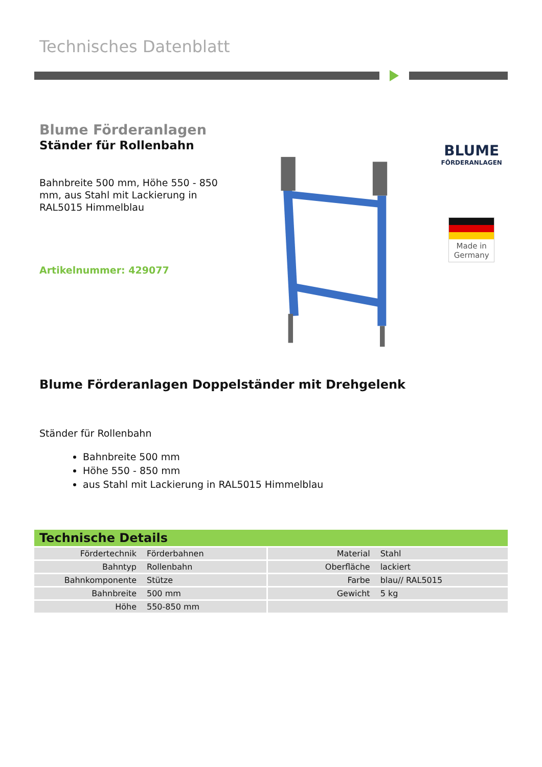Technisches Datenblatt
Blume Förderanlagen
Ständer für Rollenbahn
Bahnbreite 500 mm, Höhe 550 - 850 mm, aus Stahl mit Lackierung in RAL5015 Himmelblau
Artikelnummer: 429077
BLUME
FÖRDERANLAGEN
Made in
Germany
Blume Förderanlagen Doppelständer mit Drehgelenk
Ständer für Rollenbahn
Bahnbreite 500 mm
Höhe 550 - 850 mm
aus Stahl mit Lackierung in RAL5015 Himmelblau
Technische Details
| Fördertechnik | Förderbahnen | Material | Stahl |
| Bahntyp | Rollenbahn | Oberfläche | lackiert |
| Bahnkomponente | Stütze | Farbe | blau// RAL5015 |
| Bahnbreite | 500 mm | Gewicht | 5 kg |
| Höhe | 550-850 mm | | |